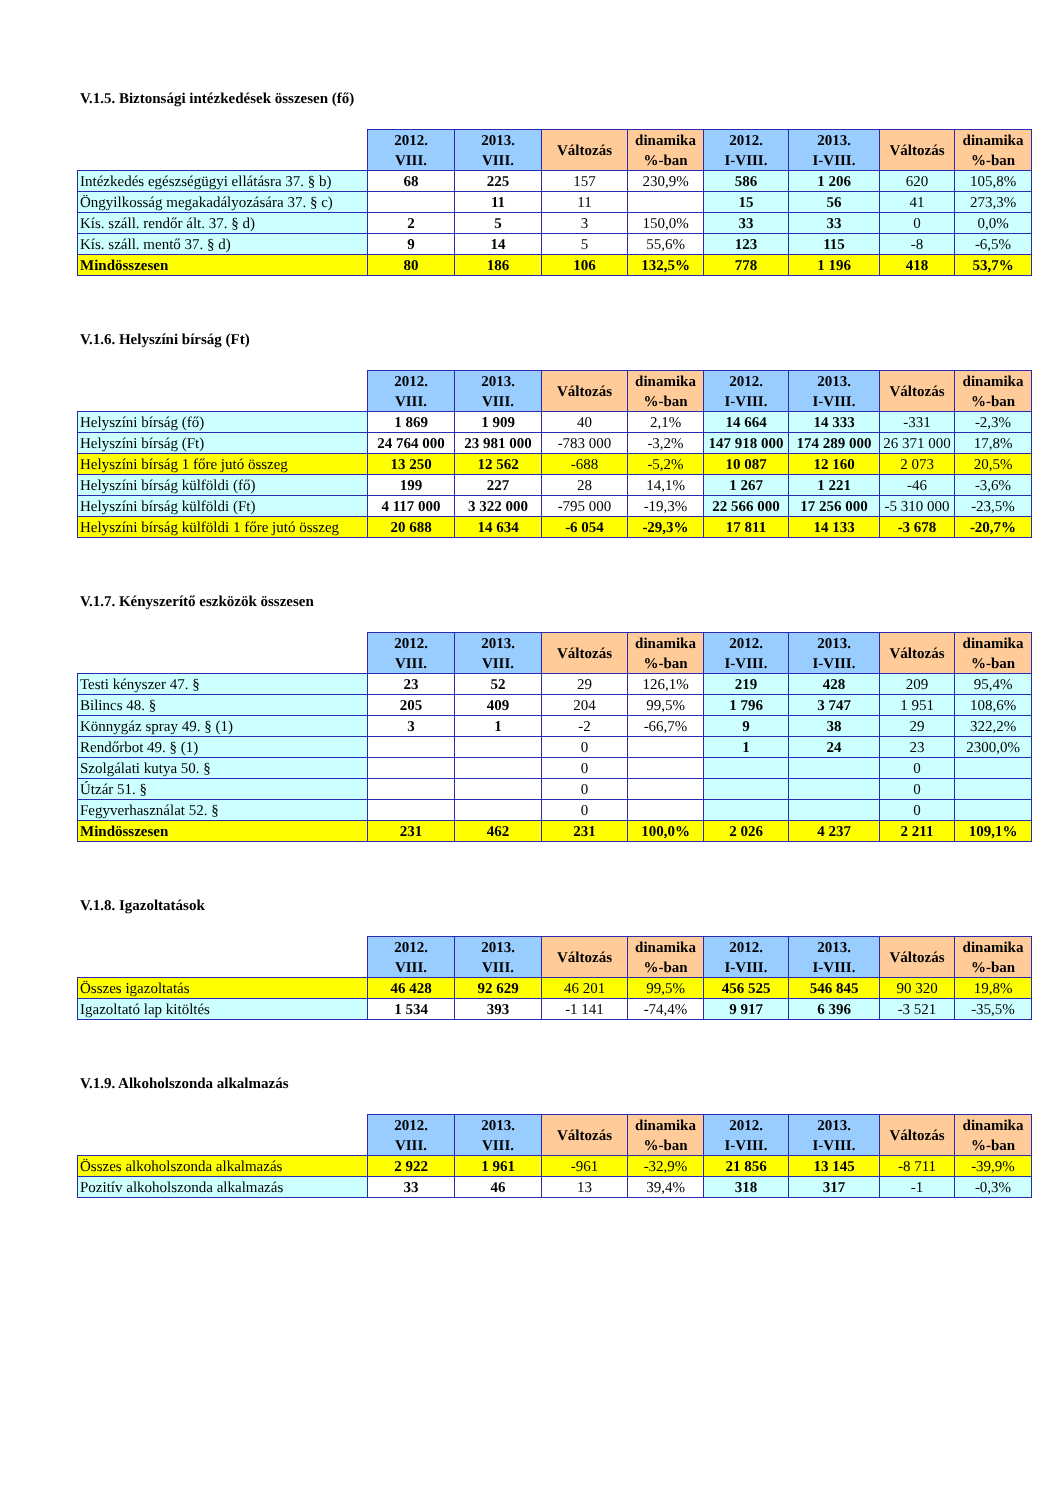V.1.5. Biztonsági intézkedések összesen (fő)
| | 2012. VIII. | 2013. VIII. | Változás | dinamika %-ban | 2012. I-VIII. | 2013. I-VIII. | Változás | dinamika %-ban |
| --- | --- | --- | --- | --- | --- | --- | --- | --- |
| Intézkedés egészségügyi ellátásra 37. § b) | 68 | 225 | 157 | 230,9% | 586 | 1 206 | 620 | 105,8% |
| Öngyilkosság megakadályozására 37. § c) | | 11 | 11 | | 15 | 56 | 41 | 273,3% |
| Kís. száll. rendőr ált. 37. § d) | 2 | 5 | 3 | 150,0% | 33 | 33 | 0 | 0,0% |
| Kís. száll. mentő 37. § d) | 9 | 14 | 5 | 55,6% | 123 | 115 | -8 | -6,5% |
| Mindösszesen | 80 | 186 | 106 | 132,5% | 778 | 1 196 | 418 | 53,7% |
V.1.6. Helyszíni bírság (Ft)
| | 2012. VIII. | 2013. VIII. | Változás | dinamika %-ban | 2012. I-VIII. | 2013. I-VIII. | Változás | dinamika %-ban |
| --- | --- | --- | --- | --- | --- | --- | --- | --- |
| Helyszíni bírság (fő) | 1 869 | 1 909 | 40 | 2,1% | 14 664 | 14 333 | -331 | -2,3% |
| Helyszíni bírság (Ft) | 24 764 000 | 23 981 000 | -783 000 | -3,2% | 147 918 000 | 174 289 000 | 26 371 000 | 17,8% |
| Helyszíni bírság 1 főre jutó összeg | 13 250 | 12 562 | -688 | -5,2% | 10 087 | 12 160 | 2 073 | 20,5% |
| Helyszíni bírság külföldi (fő) | 199 | 227 | 28 | 14,1% | 1 267 | 1 221 | -46 | -3,6% |
| Helyszíni bírság külföldi (Ft) | 4 117 000 | 3 322 000 | -795 000 | -19,3% | 22 566 000 | 17 256 000 | -5 310 000 | -23,5% |
| Helyszíni bírság külföldi 1 főre jutó összeg | 20 688 | 14 634 | -6 054 | -29,3% | 17 811 | 14 133 | -3 678 | -20,7% |
V.1.7. Kényszerítő eszközök összesen
| | 2012. VIII. | 2013. VIII. | Változás | dinamika %-ban | 2012. I-VIII. | 2013. I-VIII. | Változás | dinamika %-ban |
| --- | --- | --- | --- | --- | --- | --- | --- | --- |
| Testi kényszer 47. § | 23 | 52 | 29 | 126,1% | 219 | 428 | 209 | 95,4% |
| Bilincs 48. § | 205 | 409 | 204 | 99,5% | 1 796 | 3 747 | 1 951 | 108,6% |
| Könnygáz spray 49. § (1) | 3 | 1 | -2 | -66,7% | 9 | 38 | 29 | 322,2% |
| Rendőrbot 49. § (1) | | | 0 | | 1 | 24 | 23 | 2300,0% |
| Szolgálati kutya 50. § | | | 0 | | | | 0 | |
| Útzár 51. § | | | 0 | | | | 0 | |
| Fegyverhasználat 52. § | | | 0 | | | | 0 | |
| Mindösszesen | 231 | 462 | 231 | 100,0% | 2 026 | 4 237 | 2 211 | 109,1% |
V.1.8. Igazoltatások
| | 2012. VIII. | 2013. VIII. | Változás | dinamika %-ban | 2012. I-VIII. | 2013. I-VIII. | Változás | dinamika %-ban |
| --- | --- | --- | --- | --- | --- | --- | --- | --- |
| Összes igazoltatás | 46 428 | 92 629 | 46 201 | 99,5% | 456 525 | 546 845 | 90 320 | 19,8% |
| Igazoltató lap kitöltés | 1 534 | 393 | -1 141 | -74,4% | 9 917 | 6 396 | -3 521 | -35,5% |
V.1.9. Alkoholszonda alkalmazás
| | 2012. VIII. | 2013. VIII. | Változás | dinamika %-ban | 2012. I-VIII. | 2013. I-VIII. | Változás | dinamika %-ban |
| --- | --- | --- | --- | --- | --- | --- | --- | --- |
| Összes alkoholszonda alkalmazás | 2 922 | 1 961 | -961 | -32,9% | 21 856 | 13 145 | -8 711 | -39,9% |
| Pozitív alkoholszonda alkalmazás | 33 | 46 | 13 | 39,4% | 318 | 317 | -1 | -0,3% |